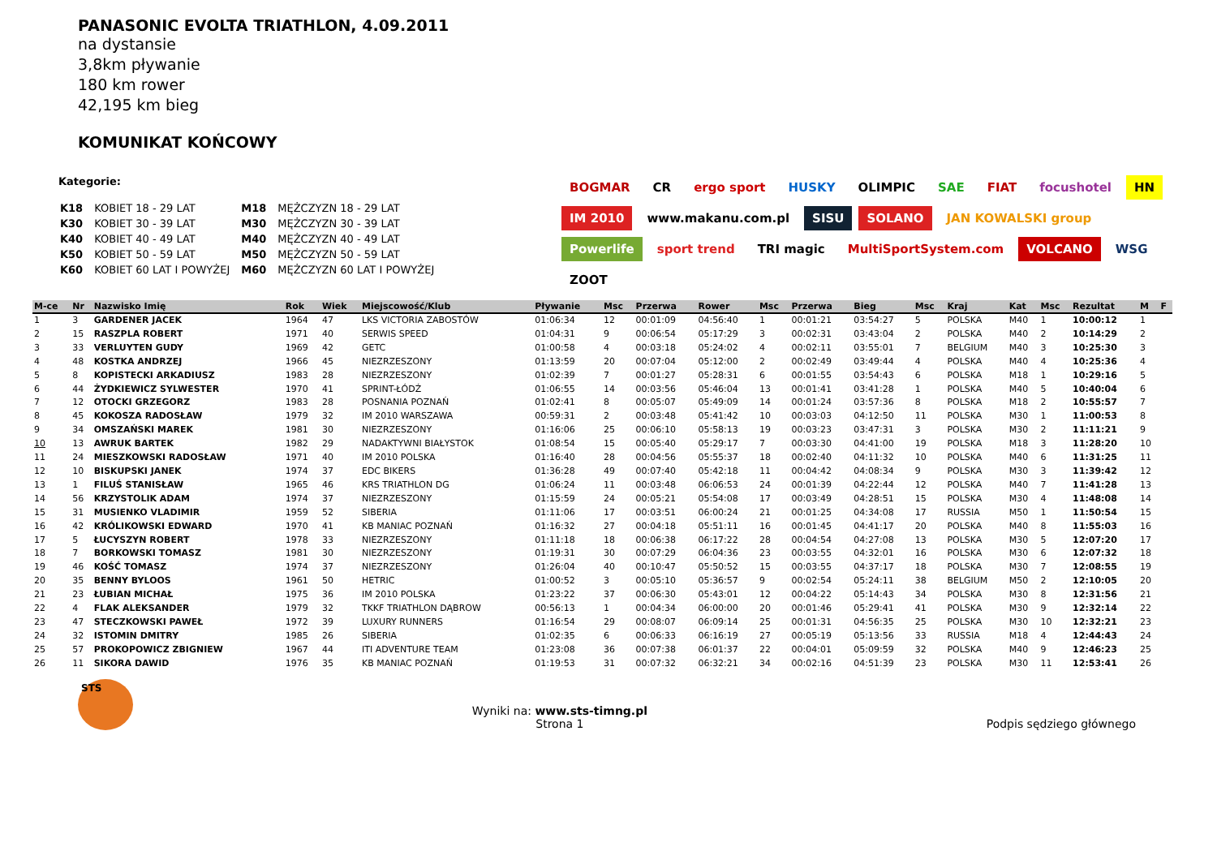PANASONIC EVOLTA TRIATHLON, 4.09.2011
na dystansie
3,8km pływanie
180 km rower
42,195 km bieg
KOMUNIKAT KOŃCOWY
Kategorie:
| K18 | KOBIET 18 - 29 LAT | M18 | MĘŻCZYZN 18 - 29 LAT |
| K30 | KOBIET 30 - 39 LAT | M30 | MĘŻCZYZN 30 - 39 LAT |
| K40 | KOBIET 40 - 49 LAT | M40 | MĘŻCZYZN 40 - 49 LAT |
| K50 | KOBIET 50 - 59 LAT | M50 | MĘŻCZYZN 50 - 59 LAT |
| K60 | KOBIET 60 LAT I POWYŻEJ | M60 | MĘŻCZYZN 60 LAT I POWYŻEJ |
BOGMAR CR ergo sport HUSKY OLIMPIC SAE FIAT focushotel HN IM 2010 www.makanu.com.pl SISU SOLANO JAN KOWALSKI group Powerlife sport trend TRI magic MultiSportSystem.com VOLCANO WSG ZOOT
| M-ce | Nr | Nazwisko Imię | Rok | Wiek | Miejscowość/Klub | Pływanie | Msc | Przerwa | Rower | Msc | Przerwa | Bieg | Msc | Kraj | Kat | Msc | Rezultat | M | F |
| --- | --- | --- | --- | --- | --- | --- | --- | --- | --- | --- | --- | --- | --- | --- | --- | --- | --- | --- | --- |
| 1 | 3 | GARDENER JACEK | 1964 | 47 | LKS VICTORIA ZABOSTÓW | 01:06:34 | 12 | 00:01:09 | 04:56:40 | 1 | 00:01:21 | 03:54:27 | 5 | POLSKA | M40 | 1 | 10:00:12 | 1 | |
| 2 | 15 | RASZPLA ROBERT | 1971 | 40 | SERWIS SPEED | 01:04:31 | 9 | 00:06:54 | 05:17:29 | 3 | 00:02:31 | 03:43:04 | 2 | POLSKA | M40 | 2 | 10:14:29 | 2 | |
| 3 | 33 | VERLUYTEN GUDY | 1969 | 42 | GETC | 01:00:58 | 4 | 00:03:18 | 05:24:02 | 4 | 00:02:11 | 03:55:01 | 7 | BELGIUM | M40 | 3 | 10:25:30 | 3 | |
| 4 | 48 | KOSTKA ANDRZEJ | 1966 | 45 | NIEZRZESZONY | 01:13:59 | 20 | 00:07:04 | 05:12:00 | 2 | 00:02:49 | 03:49:44 | 4 | POLSKA | M40 | 4 | 10:25:36 | 4 | |
| 5 | 8 | KOPISTECKI ARKADIUSZ | 1983 | 28 | NIEZRZESZONY | 01:02:39 | 7 | 00:01:27 | 05:28:31 | 6 | 00:01:55 | 03:54:43 | 6 | POLSKA | M18 | 1 | 10:29:16 | 5 | |
| 6 | 44 | ŻYDKIEWICZ SYLWESTER | 1970 | 41 | SPRINT-ŁÓDŹ | 01:06:55 | 14 | 00:03:56 | 05:46:04 | 13 | 00:01:41 | 03:41:28 | 1 | POLSKA | M40 | 5 | 10:40:04 | 6 | |
| 7 | 12 | OTOCKI GRZEGORZ | 1983 | 28 | POSNANIA POZNAŃ | 01:02:41 | 8 | 00:05:07 | 05:49:09 | 14 | 00:01:24 | 03:57:36 | 8 | POLSKA | M18 | 2 | 10:55:57 | 7 | |
| 8 | 45 | KOKOSZA RADOSŁAW | 1979 | 32 | IM 2010 WARSZAWA | 00:59:31 | 2 | 00:03:48 | 05:41:42 | 10 | 00:03:03 | 04:12:50 | 11 | POLSKA | M30 | 1 | 11:00:53 | 8 | |
| 9 | 34 | OMSZAŃSKI MAREK | 1981 | 30 | NIEZRZESZONY | 01:16:06 | 25 | 00:06:10 | 05:58:13 | 19 | 00:03:23 | 03:47:31 | 3 | POLSKA | M30 | 2 | 11:11:21 | 9 | |
| 10 | 13 | AWRUK BARTEK | 1982 | 29 | NADAKTYWNI BIAŁYSTOK | 01:08:54 | 15 | 00:05:40 | 05:29:17 | 7 | 00:03:30 | 04:41:00 | 19 | POLSKA | M18 | 3 | 11:28:20 | 10 | |
| 11 | 24 | MIESZKOWSKI RADOSŁAW | 1971 | 40 | IM 2010 POLSKA | 01:16:40 | 28 | 00:04:56 | 05:55:37 | 18 | 00:02:40 | 04:11:32 | 10 | POLSKA | M40 | 6 | 11:31:25 | 11 | |
| 12 | 10 | BISKUPSKI JANEK | 1974 | 37 | EDC BIKERS | 01:36:28 | 49 | 00:07:40 | 05:42:18 | 11 | 00:04:42 | 04:08:34 | 9 | POLSKA | M30 | 3 | 11:39:42 | 12 | |
| 13 | 1 | FILUŚ STANISŁAW | 1965 | 46 | KRS TRIATHLON DG | 01:06:24 | 11 | 00:03:48 | 06:06:53 | 24 | 00:01:39 | 04:22:44 | 12 | POLSKA | M40 | 7 | 11:41:28 | 13 | |
| 14 | 56 | KRZYSTOLIK ADAM | 1974 | 37 | NIEZRZESZONY | 01:15:59 | 24 | 00:05:21 | 05:54:08 | 17 | 00:03:49 | 04:28:51 | 15 | POLSKA | M30 | 4 | 11:48:08 | 14 | |
| 15 | 31 | MUSIENKO VLADIMIR | 1959 | 52 | SIBERIA | 01:11:06 | 17 | 00:03:51 | 06:00:24 | 21 | 00:01:25 | 04:34:08 | 17 | RUSSIA | M50 | 1 | 11:50:54 | 15 | |
| 16 | 42 | KRÓLIKOWSKI EDWARD | 1970 | 41 | KB MANIAC POZNAŃ | 01:16:32 | 27 | 00:04:18 | 05:51:11 | 16 | 00:01:45 | 04:41:17 | 20 | POLSKA | M40 | 8 | 11:55:03 | 16 | |
| 17 | 5 | ŁUCYSZYN ROBERT | 1978 | 33 | NIEZRZESZONY | 01:11:18 | 18 | 00:06:38 | 06:17:22 | 28 | 00:04:54 | 04:27:08 | 13 | POLSKA | M30 | 5 | 12:07:20 | 17 | |
| 18 | 7 | BORKOWSKI TOMASZ | 1981 | 30 | NIEZRZESZONY | 01:19:31 | 30 | 00:07:29 | 06:04:36 | 23 | 00:03:55 | 04:32:01 | 16 | POLSKA | M30 | 6 | 12:07:32 | 18 | |
| 19 | 46 | KOŚĆ TOMASZ | 1974 | 37 | NIEZRZESZONY | 01:26:04 | 40 | 00:10:47 | 05:50:52 | 15 | 00:03:55 | 04:37:17 | 18 | POLSKA | M30 | 7 | 12:08:55 | 19 | |
| 20 | 35 | BENNY BYLOOS | 1961 | 50 | HETRIC | 01:00:52 | 3 | 00:05:10 | 05:36:57 | 9 | 00:02:54 | 05:24:11 | 38 | BELGIUM | M50 | 2 | 12:10:05 | 20 | |
| 21 | 23 | ŁUBIAN MICHAŁ | 1975 | 36 | IM 2010 POLSKA | 01:23:22 | 37 | 00:06:30 | 05:43:01 | 12 | 00:04:22 | 05:14:43 | 34 | POLSKA | M30 | 8 | 12:31:56 | 21 | |
| 22 | 4 | FLAK ALEKSANDER | 1979 | 32 | TKKF TRIATHLON DĄBROW | 00:56:13 | 1 | 00:04:34 | 06:00:00 | 20 | 00:01:46 | 05:29:41 | 41 | POLSKA | M30 | 9 | 12:32:14 | 22 | |
| 23 | 47 | STECZKOWSKI PAWEŁ | 1972 | 39 | LUXURY RUNNERS | 01:16:54 | 29 | 00:08:07 | 06:09:14 | 25 | 00:01:31 | 04:56:35 | 25 | POLSKA | M30 | 10 | 12:32:21 | 23 | |
| 24 | 32 | ISTOMIN DMITRY | 1985 | 26 | SIBERIA | 01:02:35 | 6 | 00:06:33 | 06:16:19 | 27 | 00:05:19 | 05:13:56 | 33 | RUSSIA | M18 | 4 | 12:44:43 | 24 | |
| 25 | 57 | PROKOPOWICZ ZBIGNIEW | 1967 | 44 | ITI ADVENTURE TEAM | 01:23:08 | 36 | 00:07:38 | 06:01:37 | 22 | 00:04:01 | 05:09:59 | 32 | POLSKA | M40 | 9 | 12:46:23 | 25 | |
| 26 | 11 | SIKORA DAWID | 1976 | 35 | KB MANIAC POZNAŃ | 01:19:53 | 31 | 00:07:32 | 06:32:21 | 34 | 00:02:16 | 04:51:39 | 23 | POLSKA | M30 | 11 | 12:53:41 | 26 | |
STS
Wyniki na: www.sts-timng.pl
Strona 1
Podpis sędziego głównego